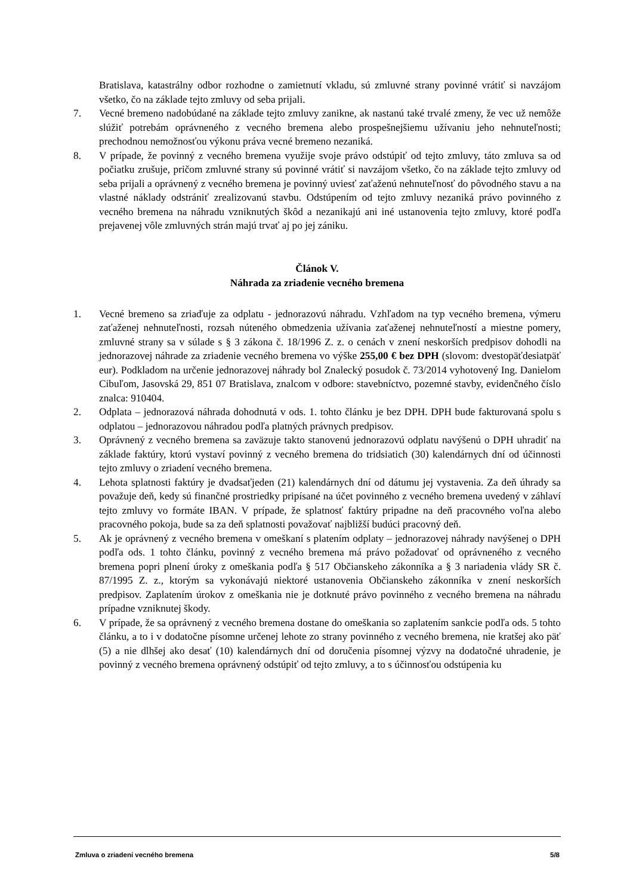Bratislava, katastrálny odbor rozhodne o zamietnutí vkladu, sú zmluvné strany povinné vrátiť si navzájom všetko, čo na základe tejto zmluvy od seba prijali.
7. Vecné bremeno nadobúdané na základe tejto zmluvy zanikne, ak nastanú také trvalé zmeny, že vec už nemôže slúžiť potrebám oprávneného z vecného bremena alebo prospešnejšiemu užívaniu jeho nehnuteľnosti; prechodnou nemožnosťou výkonu práva vecné bremeno nezaniká.
8. V prípade, že povinný z vecného bremena využije svoje právo odstúpiť od tejto zmluvy, táto zmluva sa od počiatku zrušuje, pričom zmluvné strany sú povinné vrátiť si navzájom všetko, čo na základe tejto zmluvy od seba prijali a oprávnený z vecného bremena je povinný uviesť zaťaženú nehnuteľnosť do pôvodného stavu a na vlastné náklady odstrániť zrealizovanú stavbu. Odstúpením od tejto zmluvy nezaniká právo povinného z vecného bremena na náhradu vzniknutých škôd a nezanikajú ani iné ustanovenia tejto zmluvy, ktoré podľa prejavenej vôle zmluvných strán majú trvať aj po jej zániku.
Článok V.
Náhrada za zriadenie vecného bremena
1. Vecné bremeno sa zriaďuje za odplatu - jednorazovú náhradu. Vzhľadom na typ vecného bremena, výmeru zaťaženej nehnuteľnosti, rozsah núteného obmedzenia užívania zaťaženej nehnuteľností a miestne pomery, zmluvné strany sa v súlade s § 3 zákona č. 18/1996 Z. z. o cenách v znení neskorších predpisov dohodli na jednorazovej náhrade za zriadenie vecného bremena vo výške 255,00 € bez DPH (slovom: dvestopäťdesiatpäť eur). Podkladom na určenie jednorazovej náhrady bol Znalecký posudok č. 73/2014 vyhotovený Ing. Danielom Cibuľom, Jasovská 29, 851 07 Bratislava, znalcom v odbore: stavebníctvo, pozemné stavby, evidenčného číslo znalca: 910404.
2. Odplata – jednorazová náhrada dohodnutá v ods. 1. tohto článku je bez DPH. DPH bude fakturovaná spolu s odplatou – jednorazovou náhradou podľa platných právnych predpisov.
3. Oprávnený z vecného bremena sa zaväzuje takto stanovenú jednorazovú odplatu navýšenú o DPH uhradiť na základe faktúry, ktorú vystaví povinný z vecného bremena do tridsiatich (30) kalendárnych dní od účinnosti tejto zmluvy o zriadení vecného bremena.
4. Lehota splatnosti faktúry je dvadsaťjeden (21) kalendárnych dní od dátumu jej vystavenia. Za deň úhrady sa považuje deň, kedy sú finančné prostriedky pripísané na účet povinného z vecného bremena uvedený v záhlaví tejto zmluvy vo formáte IBAN. V prípade, že splatnosť faktúry pripadne na deň pracovného voľna alebo pracovného pokoja, bude sa za deň splatnosti považovať najbližší budúci pracovný deň.
5. Ak je oprávnený z vecného bremena v omeškaní s platením odplaty – jednorazovej náhrady navýšenej o DPH podľa ods. 1 tohto článku, povinný z vecného bremena má právo požadovať od oprávneného z vecného bremena popri plnení úroky z omeškania podľa § 517 Občianskeho zákonníka a § 3 nariadenia vlády SR č. 87/1995 Z. z., ktorým sa vykonávajú niektoré ustanovenia Občianskeho zákonníka v znení neskorších predpisov. Zaplatením úrokov z omeškania nie je dotknuté právo povinného z vecného bremena na náhradu prípadne vzniknutej škody.
6. V prípade, že sa oprávnený z vecného bremena dostane do omeškania so zaplatením sankcie podľa ods. 5 tohto článku, a to i v dodatočne písomne určenej lehote zo strany povinného z vecného bremena, nie kratšej ako päť (5) a nie dlhšej ako desať (10) kalendárnych dní od doručenia písomnej výzvy na dodatočné uhradenie, je povinný z vecného bremena oprávnený odstúpiť od tejto zmluvy, a to s účinnosťou odstúpenia ku
Zmluva o zriadení vecného bremena 5/8